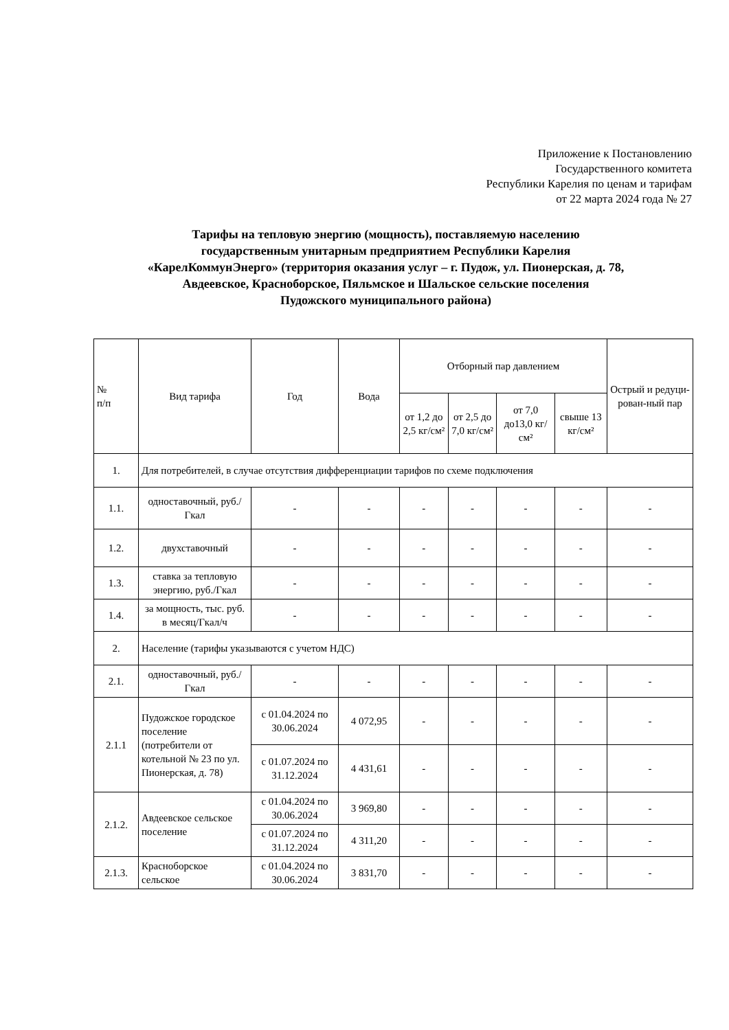Приложение к Постановлению
Государственного комитета
Республики Карелия по ценам и тарифам
от 22 марта 2024 года № 27
Тарифы на тепловую энергию (мощность), поставляемую населению
государственным унитарным предприятием Республики Карелия
«КарелКоммунЭнерго» (территория оказания услуг – г. Пудож, ул. Пионерская, д. 78,
Авдеевское, Красноборское, Пяльмское и Шальское сельские поселения
Пудожского муниципального района)
| № п/п | Вид тарифа | Год | Вода | Отборный пар давлением | | | | Острый и редуци-рован-ный пар |
| --- | --- | --- | --- | --- | --- | --- | --- | --- |
| | | | | от 1,2 до 2,5 кг/см² | от 2,5 до 7,0 кг/см² | от 7,0 до13,0 кг/см² | свыше 13 кг/см² | |
| 1. | Для потребителей, в случае отсутствия дифференциации тарифов по схеме подключения | | | | | | | |
| 1.1. | одноставочный, руб./Гкал | - | - | - | - | - | - | - |
| 1.2. | двухставочный | - | - | - | - | - | - | - |
| 1.3. | ставка за тепловую энергию, руб./Гкал | - | - | - | - | - | - | - |
| 1.4. | за мощность, тыс. руб. в месяц/Гкал/ч | - | - | - | - | - | - | - |
| 2. | Население (тарифы указываются с учетом НДС) | | | | | | | |
| 2.1. | одноставочный, руб./Гкал | - | - | - | - | - | - | - |
| 2.1.1 | Пудожское городское поселение (потребители от котельной № 23 по ул. Пионерская, д. 78) | с 01.04.2024 по 30.06.2024 | 4 072,95 | - | - | - | - | - |
| | | с 01.07.2024 по 31.12.2024 | 4 431,61 | - | - | - | - | - |
| 2.1.2. | Авдеевское сельское поселение | с 01.04.2024 по 30.06.2024 | 3 969,80 | - | - | - | - | - |
| | | с 01.07.2024 по 31.12.2024 | 4 311,20 | - | - | - | - | - |
| 2.1.3. | Красноборское сельское | с 01.04.2024 по 30.06.2024 | 3 831,70 | - | - | - | - | - |